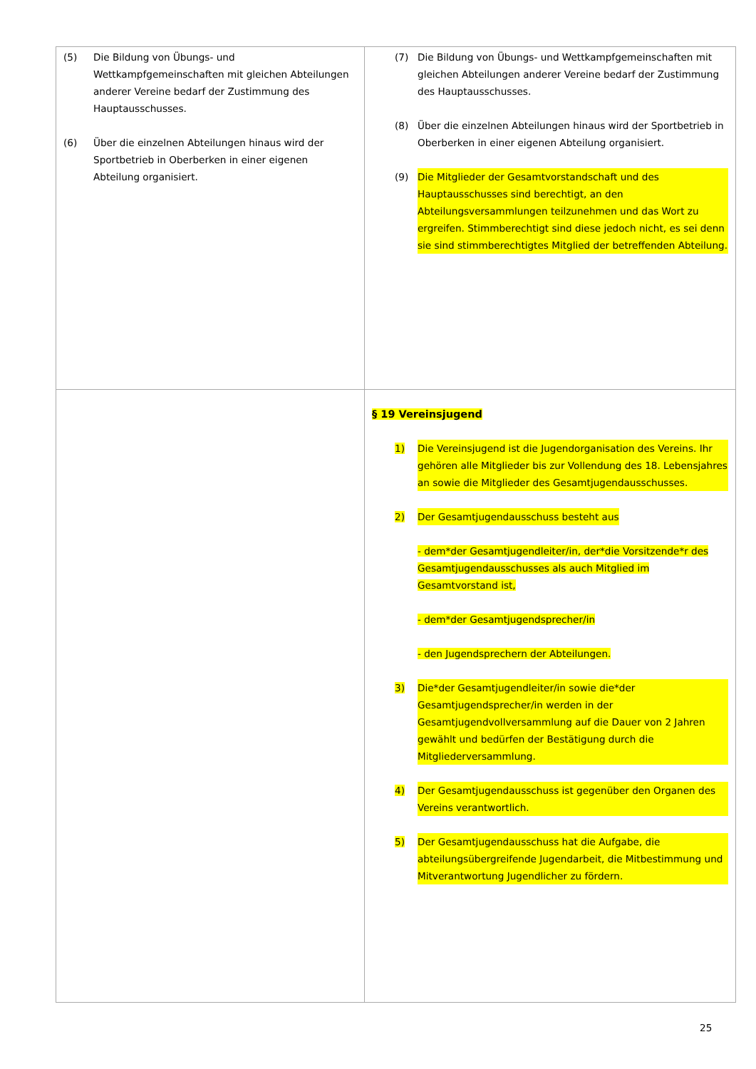| (5) Die Bildung von Übungs- und Wettkampfgemeinschaften mit gleichen Abteilungen anderer Vereine bedarf der Zustimmung des Hauptausschusses. (6) Über die einzelnen Abteilungen hinaus wird der Sportbetrieb in Oberberken in einer eigenen Abteilung organisiert. | (7) Die Bildung von Übungs- und Wettkampfgemeinschaften mit gleichen Abteilungen anderer Vereine bedarf der Zustimmung des Hauptausschusses. (8) Über die einzelnen Abteilungen hinaus wird der Sportbetrieb in Oberberken in einer eigenen Abteilung organisiert. (9) Die Mitglieder der Gesamtvorstandschaft und des Hauptausschusses sind berechtigt, an den Abteilungsversammlungen teilzunehmen und das Wort zu ergreifen. Stimmberechtigt sind diese jedoch nicht, es sei denn sie sind stimmberechtigtes Mitglied der betreffenden Abteilung. |
| | § 19 Vereinsjugend 1) Die Vereinsjugend ist die Jugendorganisation des Vereins. Ihr gehören alle Mitglieder bis zur Vollendung des 18. Lebensjahres an sowie die Mitglieder des Gesamtjugendausschusses. 2) Der Gesamtjugendausschuss besteht aus - dem*der Gesamtjugendleiter/in, der*die Vorsitzende*r des Gesamtjugendausschusses als auch Mitglied im Gesamtvorstand ist, - dem*der Gesamtjugendsprecher/in - den Jugendsprechern der Abteilungen. 3) Die*der Gesamtjugendleiter/in sowie die*der Gesamtjugendsprecher/in werden in der Gesamtjugendvollversammlung auf die Dauer von 2 Jahren gewählt und bedürfen der Bestätigung durch die Mitgliederversammlung. 4) Der Gesamtjugendausschuss ist gegenüber den Organen des Vereins verantwortlich. 5) Der Gesamtjugendausschuss hat die Aufgabe, die abteilungsübergreifende Jugendarbeit, die Mitbestimmung und Mitverantwortung Jugendlicher zu fördern. |
25